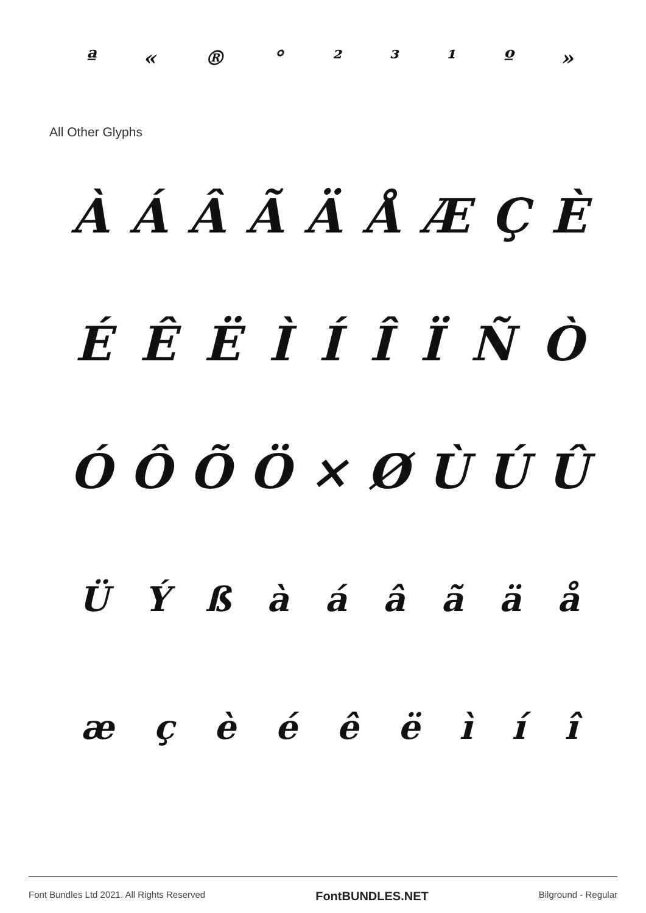ª « ® ° ²³¹ º »
All Other Glyphs
ÀÁÂÃÄÅÆÇÈ
ÉÊËÌÍÎÏÑÒ
ÓÔÕÖ × ØÙÚÛ
ÜÝßàáâãäå
æçèéêëìíî
Font Bundles Ltd 2021. All Rights Reserved FontBUNDLES.NET Bilground - Regular